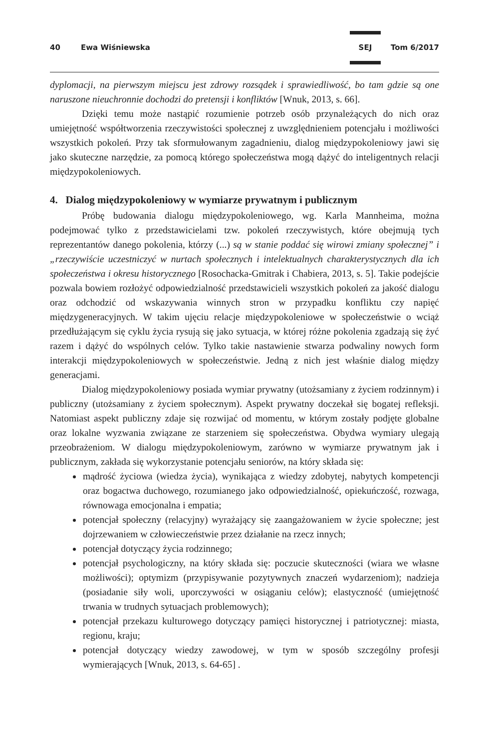40 Ewa Wiśniewska SEJ Tom 6/2017
dyplomacji, na pierwszym miejscu jest zdrowy rozsądek i sprawiedliwość, bo tam gdzie są one naruszone nieuchronnie dochodzi do pretensji i konfliktów [Wnuk, 2013, s. 66].
Dzięki temu może nastąpić rozumienie potrzeb osób przynależących do nich oraz umiejętność współtworzenia rzeczywistości społecznej z uwzględnieniem potencjału i możliwości wszystkich pokoleń. Przy tak sformułowanym zagadnieniu, dialog międzypokoleniowy jawi się jako skuteczne narzędzie, za pomocą którego społeczeństwa mogą dążyć do inteligentnych relacji międzypokoleniowych.
4. Dialog międzypokoleniowy w wymiarze prywatnym i publicznym
Próbę budowania dialogu międzypokoleniowego, wg. Karla Mannheima, można podejmować tylko z przedstawicielami tzw. pokoleń rzeczywistych, które obejmują tych reprezentantów danego pokolenia, którzy (...) są w stanie poddać się wirowi zmiany społecznej” i „rzeczywiście uczestniczyć w nurtach społecznych i intelektualnych charakterystycznych dla ich społeczeństwa i okresu historycznego [Rosochacka-Gmitrak i Chabiera, 2013, s. 5]. Takie podejście pozwala bowiem rozłożyć odpowiedzialność przedstawicieli wszystkich pokoleń za jakość dialogu oraz odchodzić od wskazywania winnych stron w przypadku konfliktu czy napięć międzygeneracyjnych. W takim ujęciu relacje międzypokoleniowe w społeczeństwie o wciąż przedłużającym się cyklu życia rysują się jako sytuacja, w której różne pokolenia zgadzają się żyć razem i dążyć do wspólnych celów. Tylko takie nastawienie stwarza podwaliny nowych form interakcji międzypokoleniowych w społeczeństwie. Jedną z nich jest właśnie dialog między generacjami.
Dialog międzypokoleniowy posiada wymiar prywatny (utożsamiany z życiem rodzinnym) i publiczny (utożsamiany z życiem społecznym). Aspekt prywatny doczekał się bogatej refleksji. Natomiast aspekt publiczny zdaje się rozwijać od momentu, w którym zostały podjęte globalne oraz lokalne wyzwania związane ze starzeniem się społeczeństwa. Obydwa wymiary ulegają przeobrażeniom. W dialogu międzypokoleniowym, zarówno w wymiarze prywatnym jak i publicznym, zakłada się wykorzystanie potencjału seniorów, na który składa się:
mądrość życiowa (wiedza życia), wynikająca z wiedzy zdobytej, nabytych kompetencji oraz bogactwa duchowego, rozumianego jako odpowiedzialność, opiekuńczość, rozwaga, równowaga emocjonalna i empatia;
potencjał społeczny (relacyjny) wyrażający się zaangażowaniem w życie społeczne; jest dojrzewaniem w człowieczeństwie przez działanie na rzecz innych;
potencjał dotyczący życia rodzinnego;
potencjał psychologiczny, na który składa się: poczucie skuteczności (wiara we własne możliwości); optymizm (przypisywanie pozytywnych znaczeń wydarzeniom); nadzieja (posiadanie siły woli, uporczywości w osiąganiu celów); elastyczność (umiejętność trwania w trudnych sytuacjach problemowych);
potencjał przekazu kulturowego dotyczący pamięci historycznej i patriotycznej: miasta, regionu, kraju;
potencjał dotyczący wiedzy zawodowej, w tym w sposób szczególny profesji wymierających [Wnuk, 2013, s. 64-65] .